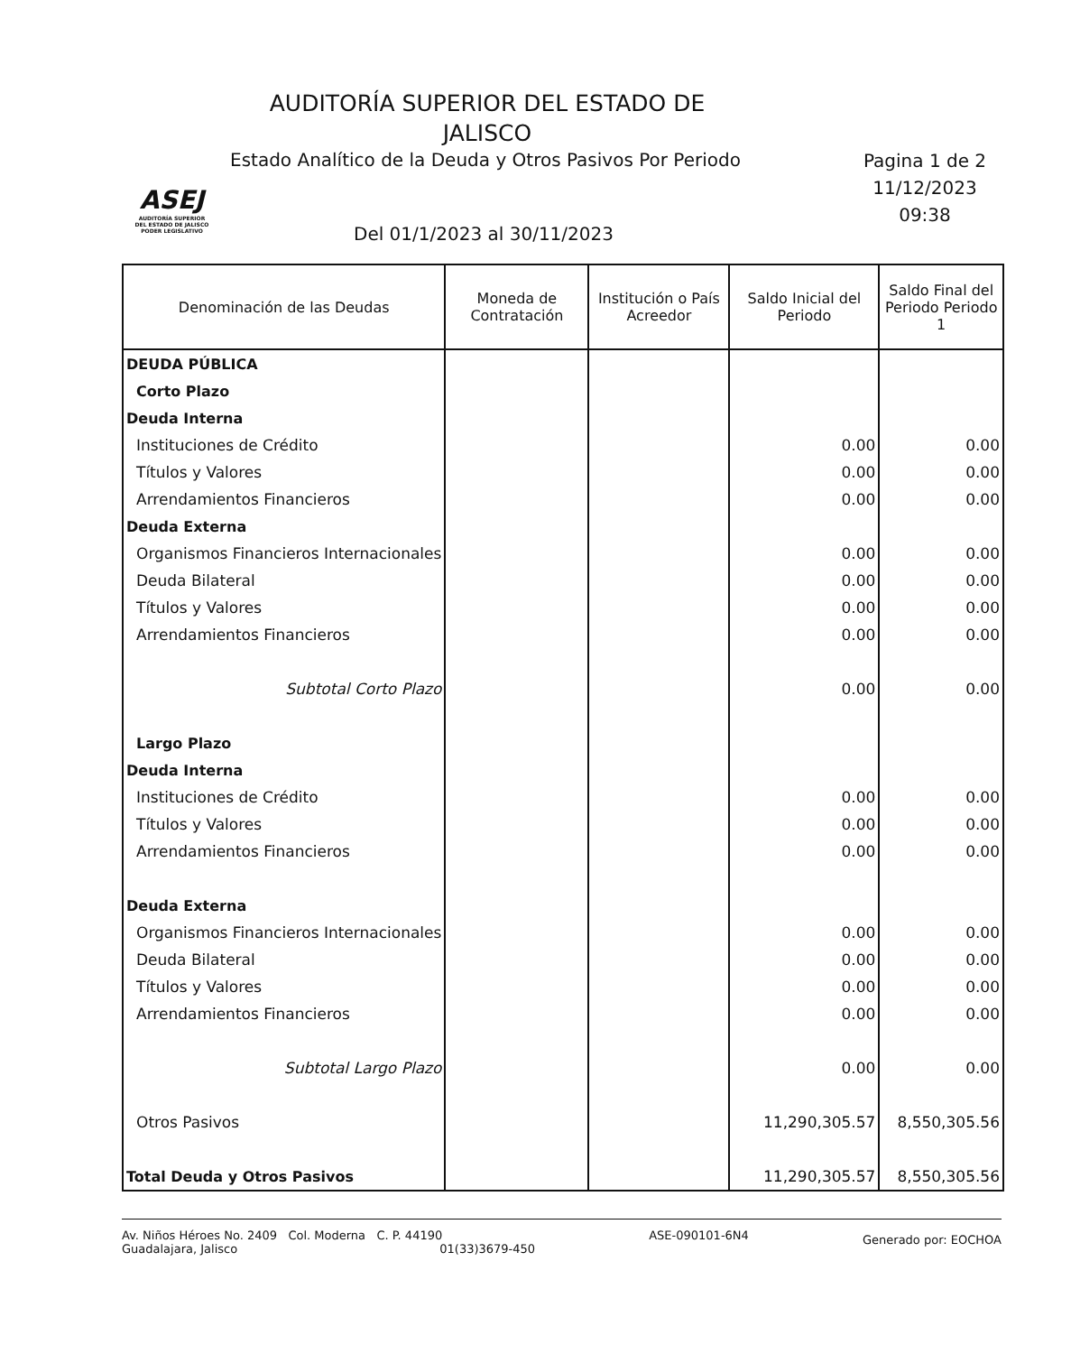AUDITORÍA SUPERIOR DEL ESTADO DE JALISCO
ASEJ
AUDITORÍA SUPERIOR
DEL ESTADO DE JALISCO
PODER LEGISLATIVO
Estado Analítico de la Deuda y Otros Pasivos Por Periodo
Pagina 1 de 2
11/12/2023
09:38
Del 01/1/2023 al 30/11/2023
| Denominación de las Deudas | Moneda de Contratación | Institución o País Acreedor | Saldo Inicial del Periodo | Saldo Final del Periodo Periodo 1 |
| --- | --- | --- | --- | --- |
| DEUDA PÚBLICA | | | | |
| Corto Plazo | | | | |
| Deuda Interna | | | | |
| Instituciones de Crédito | | | 0.00 | 0.00 |
| Títulos y Valores | | | 0.00 | 0.00 |
| Arrendamientos Financieros | | | 0.00 | 0.00 |
| Deuda Externa | | | | |
| Organismos Financieros Internacionales | | | 0.00 | 0.00 |
| Deuda Bilateral | | | 0.00 | 0.00 |
| Títulos y Valores | | | 0.00 | 0.00 |
| Arrendamientos Financieros | | | 0.00 | 0.00 |
| Subtotal Corto Plazo | | | 0.00 | 0.00 |
| Largo Plazo | | | | |
| Deuda Interna | | | | |
| Instituciones de Crédito | | | 0.00 | 0.00 |
| Títulos y Valores | | | 0.00 | 0.00 |
| Arrendamientos Financieros | | | 0.00 | 0.00 |
| Deuda Externa | | | | |
| Organismos Financieros Internacionales | | | 0.00 | 0.00 |
| Deuda Bilateral | | | 0.00 | 0.00 |
| Títulos y Valores | | | 0.00 | 0.00 |
| Arrendamientos Financieros | | | 0.00 | 0.00 |
| Subtotal Largo Plazo | | | 0.00 | 0.00 |
| Otros Pasivos | | | 11,290,305.57 | 8,550,305.56 |
| Total Deuda y Otros Pasivos | | | 11,290,305.57 | 8,550,305.56 |
Av. Niños Héroes No. 2409 Col. Moderna C. P. 44190
Guadalajara, Jalisco 01(33)3679-450
ASE-090101-6N4
Generado por: EOCHOA